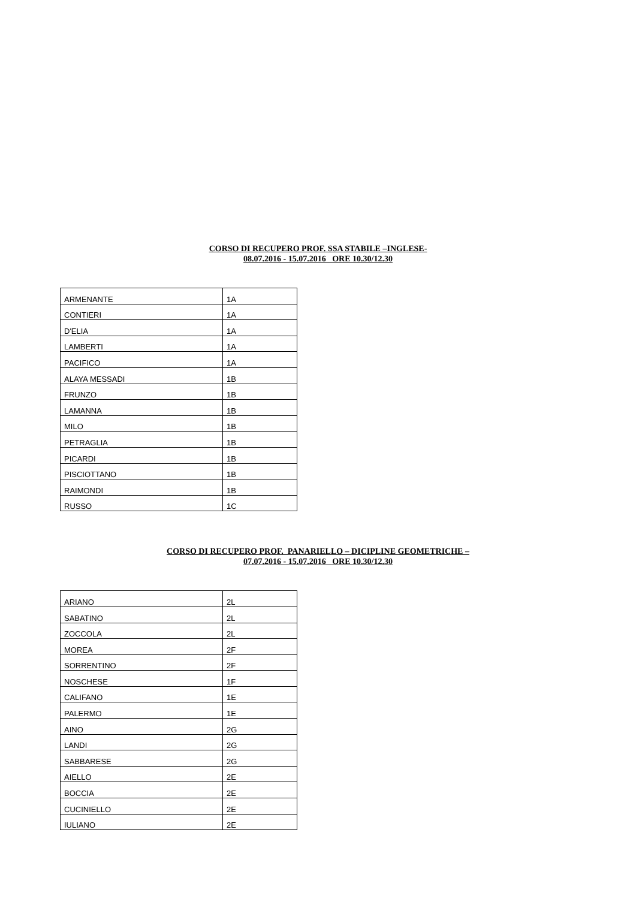CORSO DI RECUPERO PROF. SSA STABILE –INGLESE-
08.07.2016 - 15.07.2016 ORE 10.30/12.30
| ARMENANTE | 1A |
| CONTIERI | 1A |
| D'ELIA | 1A |
| LAMBERTI | 1A |
| PACIFICO | 1A |
| ALAYA MESSADI | 1B |
| FRUNZO | 1B |
| LAMANNA | 1B |
| MILO | 1B |
| PETRAGLIA | 1B |
| PICARDI | 1B |
| PISCIOTTANO | 1B |
| RAIMONDI | 1B |
| RUSSO | 1C |
CORSO DI RECUPERO PROF. PANARIELLO – DICIPLINE GEOMETRICHE –
07.07.2016 - 15.07.2016 ORE 10.30/12.30
| ARIANO | 2L |
| SABATINO | 2L |
| ZOCCOLA | 2L |
| MOREA | 2F |
| SORRENTINO | 2F |
| NOSCHESE | 1F |
| CALIFANO | 1E |
| PALERMO | 1E |
| AINO | 2G |
| LANDI | 2G |
| SABBARESE | 2G |
| AIELLO | 2E |
| BOCCIA | 2E |
| CUCINIELLO | 2E |
| IULIANO | 2E |